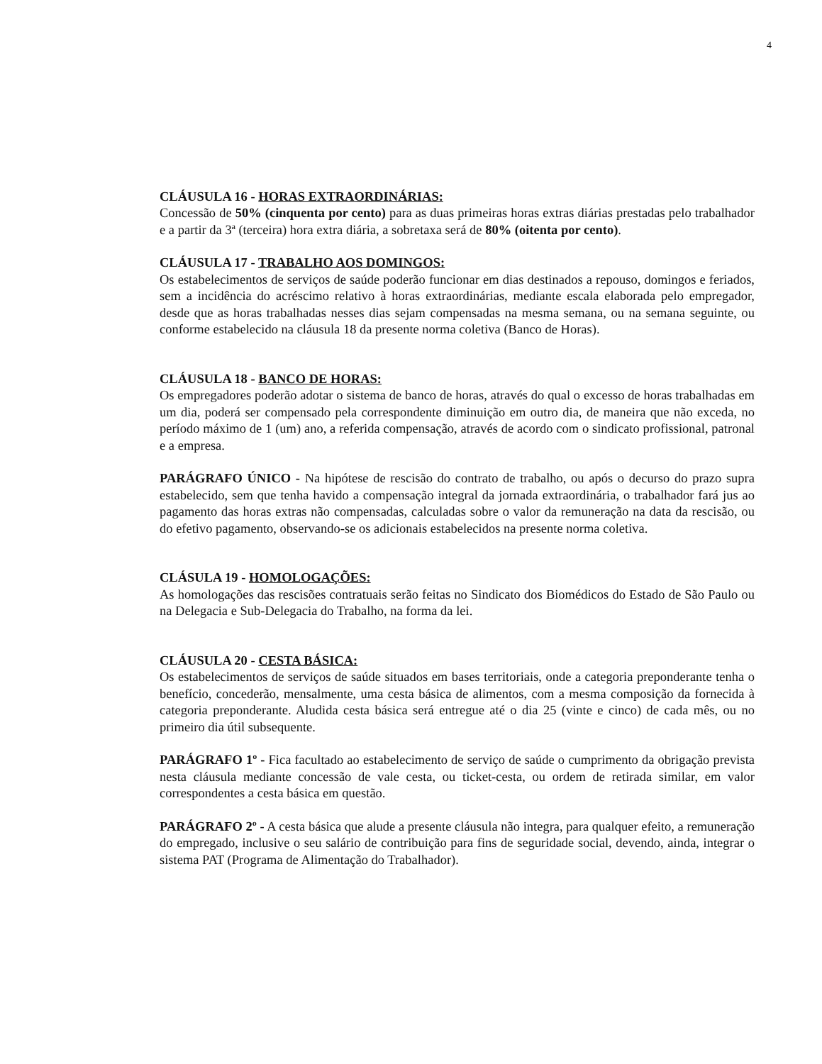4
CLÁUSULA 16 - HORAS EXTRAORDINÁRIAS:
Concessão de 50% (cinquenta por cento) para as duas primeiras horas extras diárias prestadas pelo trabalhador e a partir da 3ª (terceira) hora extra diária, a sobretaxa será de 80% (oitenta por cento).
CLÁUSULA 17 - TRABALHO AOS DOMINGOS:
Os estabelecimentos de serviços de saúde poderão funcionar em dias destinados a repouso, domingos e feriados, sem a incidência do acréscimo relativo à horas extraordinárias, mediante escala elaborada pelo empregador, desde que as horas trabalhadas nesses dias sejam compensadas na mesma semana, ou na semana seguinte, ou conforme estabelecido na cláusula 18 da presente norma coletiva (Banco de Horas).
CLÁUSULA 18 - BANCO DE HORAS:
Os empregadores poderão adotar o sistema de banco de horas, através do qual o excesso de horas trabalhadas em um dia, poderá ser compensado pela correspondente diminuição em outro dia, de maneira que não exceda, no período máximo de 1 (um) ano, a referida compensação, através de acordo com o sindicato profissional, patronal e a empresa.
PARÁGRAFO ÚNICO - Na hipótese de rescisão do contrato de trabalho, ou após o decurso do prazo supra estabelecido, sem que tenha havido a compensação integral da jornada extraordinária, o trabalhador fará jus ao pagamento das horas extras não compensadas, calculadas sobre o valor da remuneração na data da rescisão, ou do efetivo pagamento, observando-se os adicionais estabelecidos na presente norma coletiva.
CLÁSULA 19 - HOMOLOGAÇÕES:
As homologações das rescisões contratuais serão feitas no Sindicato dos Biomédicos do Estado de São Paulo ou na Delegacia e Sub-Delegacia do Trabalho, na forma da lei.
CLÁUSULA 20 - CESTA BÁSICA:
Os estabelecimentos de serviços de saúde situados em bases territoriais, onde a categoria preponderante tenha o benefício, concederão, mensalmente, uma cesta básica de alimentos, com a mesma composição da fornecida à categoria preponderante. Aludida cesta básica será entregue até o dia 25 (vinte e cinco) de cada mês, ou no primeiro dia útil subsequente.
PARÁGRAFO 1º - Fica facultado ao estabelecimento de serviço de saúde o cumprimento da obrigação prevista nesta cláusula mediante concessão de vale cesta, ou ticket-cesta, ou ordem de retirada similar, em valor correspondentes a cesta básica em questão.
PARÁGRAFO 2º - A cesta básica que alude a presente cláusula não integra, para qualquer efeito, a remuneração do empregado, inclusive o seu salário de contribuição para fins de seguridade social, devendo, ainda, integrar o sistema PAT (Programa de Alimentação do Trabalhador).